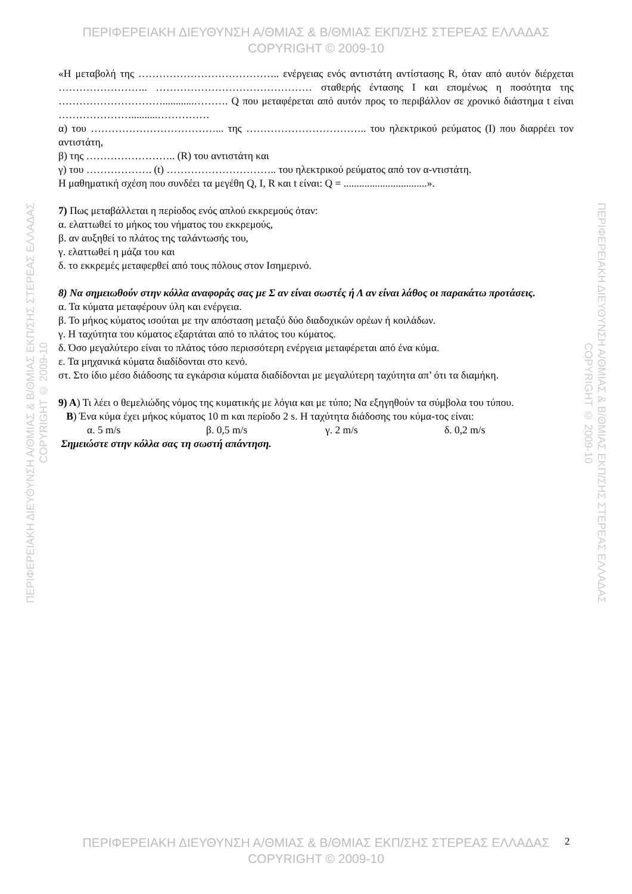ΠΕΡΙΦΕΡΕΙΑΚΗ ΔΙΕΥΘΥΝΣΗ Α/ΘΜΙΑΣ & Β/ΘΜΙΑΣ ΕΚΠ/ΣΗΣ ΣΤΕΡΕΑΣ ΕΛΛΑΔΑΣ
COPYRIGHT © 2009-10
«Η μεταβολή της ………………………………….. ενέργειας ενός αντιστάτη αντίστασης R, όταν από αυτόν διέρχεται …………………….. ……………………………………… σταθερής έντασης Ι και επομένως η ποσότητα της …………………………............………. Q που μεταφέρεται από αυτόν προς το περιβάλλον σε χρονικό διάστημα t είναι …………………..........……………
α) του ………………………………... της …………………………….. του ηλεκτρικού ρεύματος (I) που διαρρέει τον αντιστάτη,
β) της …………………….. (R) του αντιστάτη και
γ) του ………………. (t) ………………………….. του ηλεκτρικού ρεύματος από τον α-ντιστάτη.
Η μαθηματική σχέση που συνδέει τα μεγέθη Q, I, R και t είναι: Q = ................................».
7) Πως μεταβάλλεται η περίοδος ενός απλού εκκρεμούς όταν:
α. ελαττωθεί το μήκος του νήματος του εκκρεμούς,
β. αν αυξηθεί το πλάτος της ταλάντωσής του,
γ. ελαττωθεί η μάζα του και
δ. το εκκρεμές μεταφερθεί από τους πόλους στον Ισημερινό.
8) Να σημειωθούν στην κόλλα αναφοράς σας με Σ αν είναι σωστές ή Λ αν είναι λάθος οι παρακάτω προτάσεις.
α. Τα κύματα μεταφέρουν ύλη και ενέργεια.
β. Το μήκος κύματος ισούται με την απόσταση μεταξύ δύο διαδοχικών ορέων ή κοιλάδων.
γ. Η ταχύτητα του κύματος εξαρτάται από το πλάτος του κύματος.
δ. Όσο μεγαλύτερο είναι το πλάτος τόσο περισσότερη ενέργεια μεταφέρεται από ένα κύμα.
ε. Τα μηχανικά κύματα διαδίδονται στο κενό.
στ. Στο ίδιο μέσο διάδοσης τα εγκάρσια κύματα διαδίδονται με μεγαλύτερη ταχύτητα απ’ ότι τα διαμήκη.
9) Α) Τι λέει ο θεμελιώδης νόμος της κυματικής με λόγια και με τύπο; Να εξηγηθούν τα σύμβολα του τύπου.
Β) Ένα κύμα έχει μήκος κύματος 10 m και περίοδο 2 s. Η ταχύτητα διάδοσης του κύμα-τος είναι:
α. 5 m/s β. 0,5 m/s γ. 2 m/s δ. 0,2 m/s
Σημειώστε στην κόλλα σας τη σωστή απάντηση.
ΠΕΡΙΦΕΡΕΙΑΚΗ ΔΙΕΥΘΥΝΣΗ Α/ΘΜΙΑΣ & Β/ΘΜΙΑΣ ΕΚΠ/ΣΗΣ ΣΤΕΡΕΑΣ ΕΛΛΑΔΑΣ
COPYRIGHT © 2009-10
ΠΕΡΙΦΕΡΕΙΑΚΗ ΔΙΕΥΘΥΝΣΗ Α/ΘΜΙΑΣ & Β/ΘΜΙΑΣ ΕΚΠ/ΣΗΣ ΣΤΕΡΕΑΣ ΕΛΛΑΔΑΣ
COPYRIGHT © 2009-10
ΠΕΡΙΦΕΡΕΙΑΚΗ ΔΙΕΥΘΥΝΣΗ Α/ΘΜΙΑΣ & Β/ΘΜΙΑΣ ΕΚΠ/ΣΗΣ ΣΤΕΡΕΑΣ ΕΛΛΑΔΑΣ
COPYRIGHT © 2009-10
2